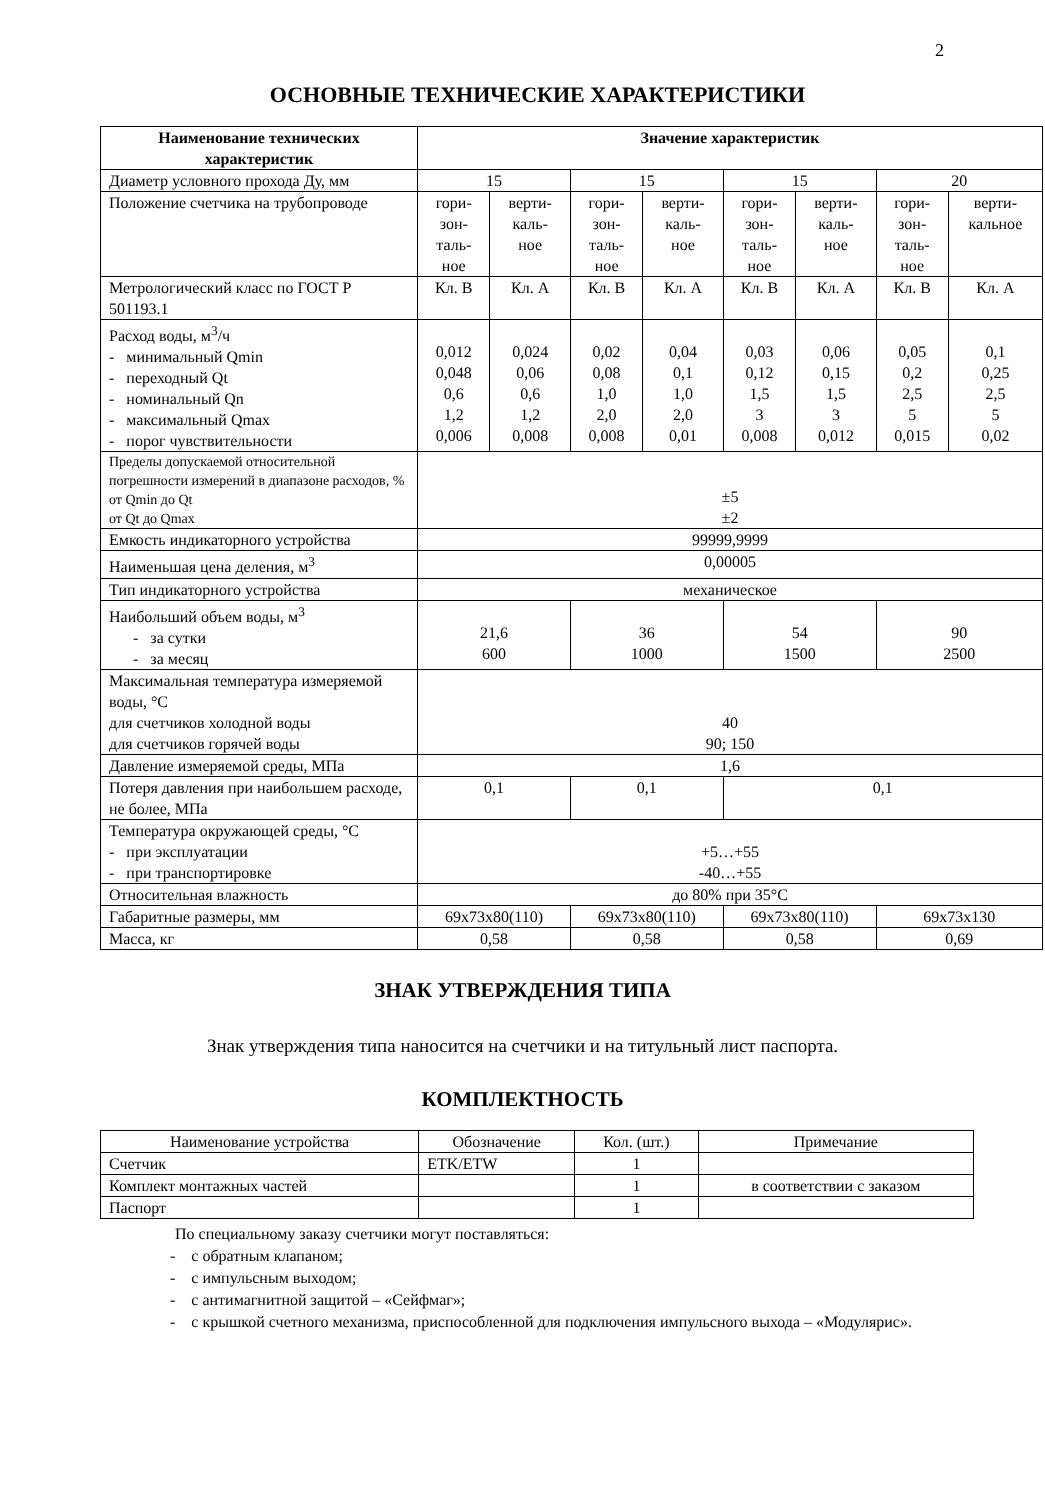2
ОСНОВНЫЕ ТЕХНИЧЕСКИЕ ХАРАКТЕРИСТИКИ
| Наименование технических характеристик | Значение характеристик | | | | | | | |
| --- | --- | --- | --- | --- | --- | --- | --- | --- |
| Диаметр условного прохода Ду, мм | 15 | | 15 | | 15 | | 20 | |
| Положение счетчика на трубопроводе | гори- зон- таль- ное | верти- каль- ное | гори- зон- таль- ное | верти- каль- ное | гори- зон- таль- ное | верти- каль- ное | гори- зон- таль- ное | верти- кальное |
| Метрологический класс по ГОСТ Р 501193.1 | Кл. В | Кл. А | Кл. В | Кл. А | Кл. В | Кл. А | Кл. В | Кл. А |
| Расход воды, м<sup>3</sup>/ч - минимальный Qmin - переходный Qt - номинальный Qn - максимальный Qmax - порог чувствительности | 0,012 0,048 0,6 1,2 0,006 | 0,024 0,06 0,6 1,2 0,008 | 0,02 0,08 1,0 2,0 0,008 | 0,04 0,1 1,0 2,0 0,01 | 0,03 0,12 1,5 3 0,008 | 0,06 0,15 1,5 3 0,012 | 0,05 0,2 2,5 5 0,015 | 0,1 0,25 2,5 5 0,02 |
| Пределы допускаемой относительной погрешности измерений в диапазоне расходов, % от Qmin до Qt от Qt до Qmax | ±5 ±2 | | | | | | | |
| Емкость индикаторного устройства | 99999,9999 | | | | | | | |
| Наименьшая цена деления, м<sup>3</sup> | 0,00005 | | | | | | | |
| Тип индикаторного устройства | механическое | | | | | | | |
| Наибольший объем воды, м<sup>3</sup> - за сутки - за месяц | 21,6 600 | | 36 1000 | | 54 1500 | | 90 2500 | |
| Максимальная температура измеряемой воды, °С для счетчиков холодной воды для счетчиков горячей воды | 40 90; 150 | | | | | | | |
| Давление измеряемой среды, МПа | 1,6 | | | | | | | |
| Потеря давления при наибольшем расходе, не более, МПа | 0,1 | | 0,1 | | 0,1 | | | |
| Температура окружающей среды, °С - при эксплуатации - при транспортировке | +5…+55 -40…+55 | | | | | | | |
| Относительная влажность | до 80% при 35°С | | | | | | | |
| Габаритные размеры, мм | 69x73x80(110) | | 69x73x80(110) | | 69x73x80(110) | | 69x73x130 | |
| Масса, кг | 0,58 | | 0,58 | | 0,58 | | 0,69 | |
ЗНАК УТВЕРЖДЕНИЯ ТИПА
Знак утверждения типа наносится на счетчики и на титульный лист паспорта.
КОМПЛЕКТНОСТЬ
| Наименование устройства | Обозначение | Кол. (шт.) | Примечание |
| Счетчик | ETK/ETW | 1 | |
| Комплект монтажных частей | | 1 | в соответствии с заказом |
| Паспорт | | 1 | |
По специальному заказу счетчики могут поставляться:
- с обратным клапаном;
- с импульсным выходом;
- с антимагнитной защитой – «Сейфмаг»;
- с крышкой счетного механизма, приспособленной для подключения импульсного выхода – «Модулярис».